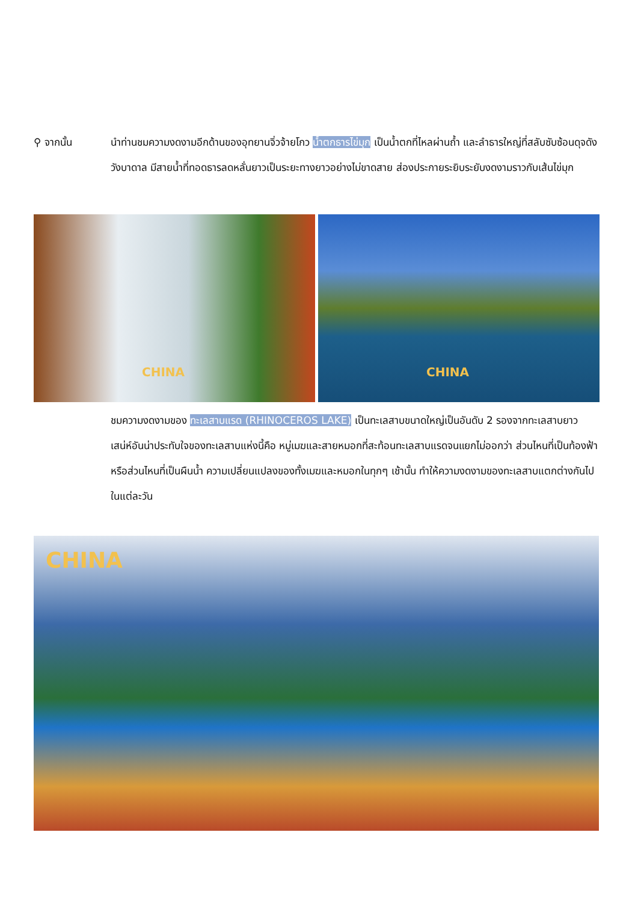⚲ จากนั้น นำท่านชมความงดงามอีกด้านของอุทยานจิ่วจ้ายโกว น้ำตกธารไข่มุก เป็นน้ำตกที่ไหลผ่านถ้ำ และลำธารใหญ่ที่สลับซับซ้อนดุจดังวังบาดาล มีสายน้ำที่ทอดธารลดหลั่นยาวเป็นระยะทางยาวอย่างไม่ขาดสาย ส่องประกายระยิบระยับงดงามราวกับเส้นไข่มุก
CHINA CHINA
ชมความงดงามของ ทะเลสาบแรด (RHINOCEROS LAKE) เป็นทะเลสาบขนาดใหญ่เป็นอันดับ 2 รองจากทะเลสาบยาว เสน่ห์อันน่าประทับใจของทะเลสาบแห่งนี้คือ หมู่เมฆและสายหมอกที่สะท้อนทะเลสาบแรดจนแยกไม่ออกว่า ส่วนไหนที่เป็นท้องฟ้าหรือส่วนไหนที่เป็นผืนน้ำ ความเปลี่ยนแปลงของทั้งเมฆและหมอกในทุกๆ เช้านั้น ทำให้ความงดงามของทะเลสาบแตกต่างกันไปในแต่ละวัน
CHINA